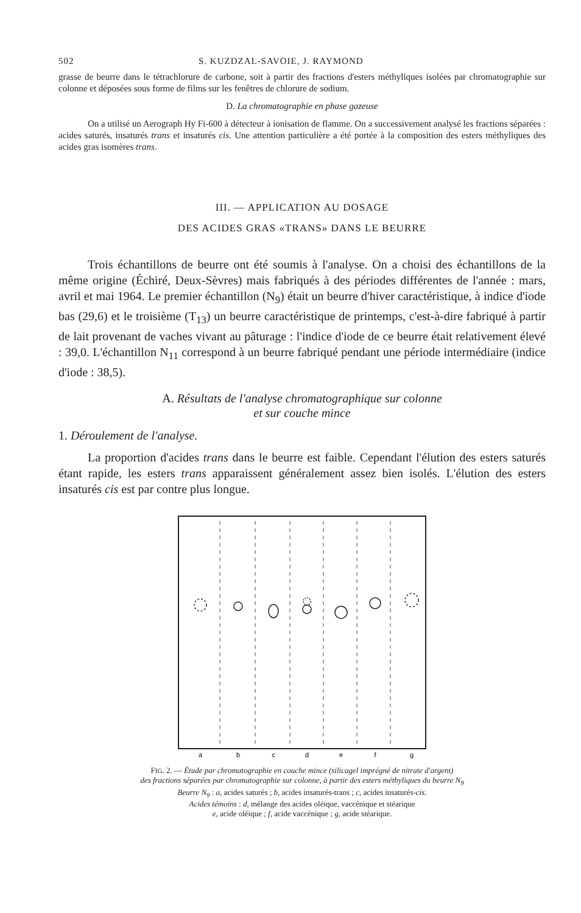502 S. KUZDZAL-SAVOIE, J. RAYMOND
grasse de beurre dans le tétrachlorure de carbone, soit à partir des fractions d'esters méthyliques isolées par chromatographie sur colonne et déposées sous forme de films sur les fenêtres de chlorure de sodium.
D. La chromatographie en phase gazeuse
On a utilisé un Aerograph Hy Fi-600 à détecteur à ionisation de flamme. On a successivement analysé les fractions séparées : acides saturés, insaturés trans et insaturés cis. Une attention particulière a été portée à la composition des esters méthyliques des acides gras isomères trans.
III. — APPLICATION AU DOSAGE
DES ACIDES GRAS «TRANS» DANS LE BEURRE
Trois échantillons de beurre ont été soumis à l'analyse. On a choisi des échantillons de la même origine (Échiré, Deux-Sèvres) mais fabriqués à des périodes différentes de l'année : mars, avril et mai 1964. Le premier échantillon (N<sub>9</sub>) était un beurre d'hiver caractéristique, à indice d'iode bas (29,6) et le troisième (T<sub>13</sub>) un beurre caractéristique de printemps, c'est-à-dire fabriqué à partir de lait provenant de vaches vivant au pâturage : l'indice d'iode de ce beurre était relativement élevé : 39,0. L'échantillon N<sub>11</sub> correspond à un beurre fabriqué pendant une période intermédiaire (indice d'iode : 38,5).
A. Résultats de l'analyse chromatographique sur colonne
et sur couche mince
1. Déroulement de l'analyse.
La proportion d'acides trans dans le beurre est faible. Cependant l'élution des esters saturés étant rapide, les esters trans apparaissent généralement assez bien isolés. L'élution des esters insaturés cis est par contre plus longue.
a
b
c
d
e
f
g
FIG. 2. — Étude par chromatographie en couche mince (silicagel imprégné de nitrate d'argent)
des fractions séparées par chromatographie sur colonne, à partir des esters méthyliques du beurre N<sub>9</sub>
Beurre N<sub>9</sub> : a, acides saturés ; b, acides insaturés-trans ; c, acides insaturés-cis.
Acides témoins : d, mélange des acides oléique, vaccénique et stéarique
e, acide oléique ; f, acide vaccénique ; g, acide stéarique.